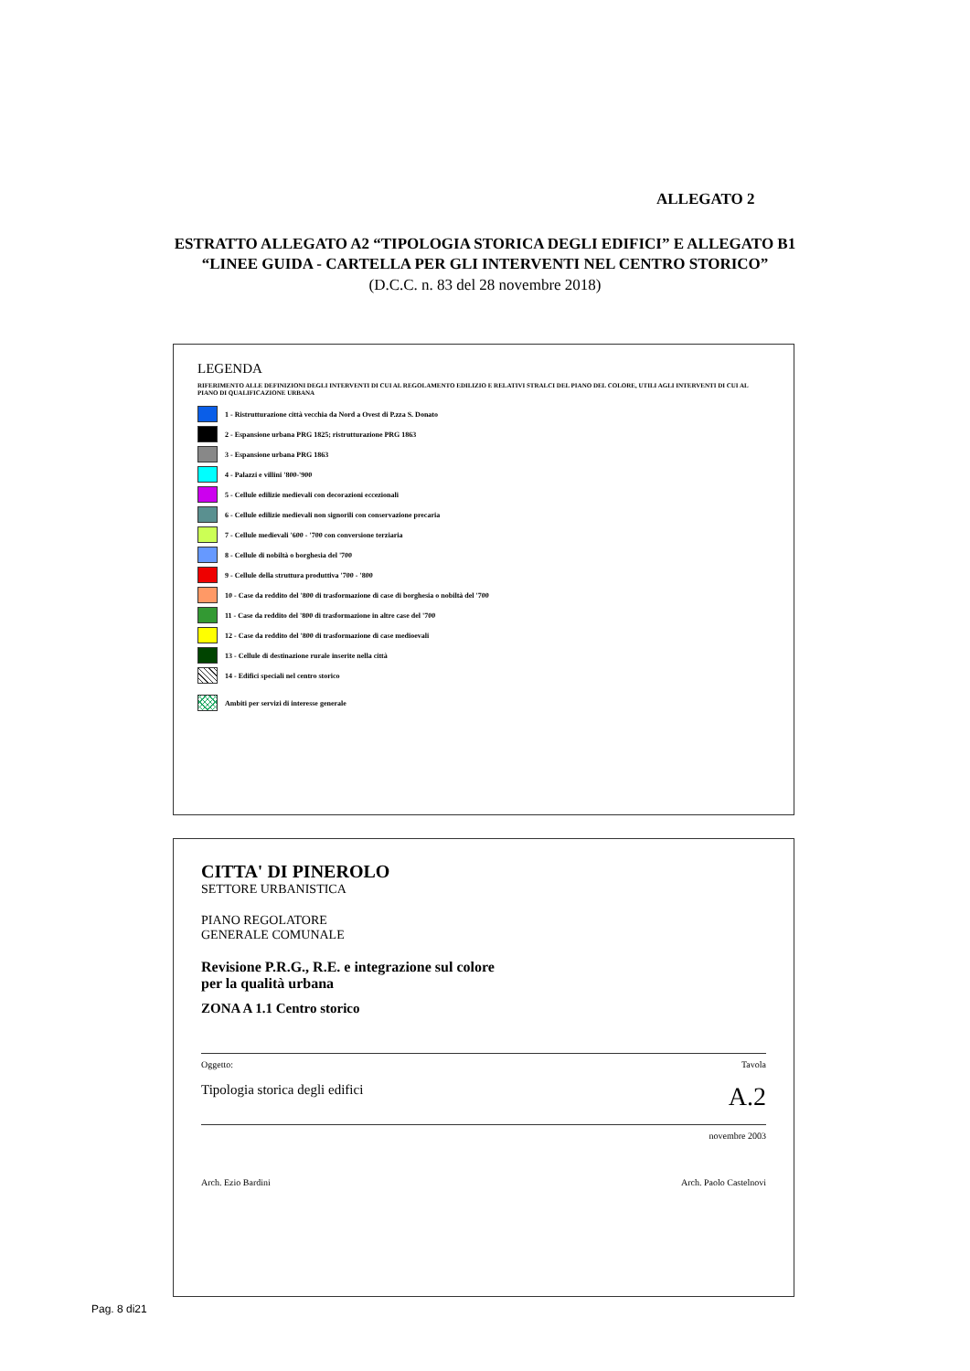ALLEGATO 2
ESTRATTO ALLEGATO A2 “TIPOLOGIA STORICA DEGLI EDIFICI” E ALLEGATO B1
“LINEE GUIDA - CARTELLA PER GLI INTERVENTI NEL CENTRO STORICO”
(D.C.C. n. 83 del 28 novembre 2018)
LEGENDA
RIFERIMENTO ALLE DEFINIZIONI DEGLI INTERVENTI DI CUI AL REGOLAMENTO EDILIZIO E RELATIVI STRALCI DEL PIANO DEL COLORE, UTILI AGLI INTERVENTI DI CUI AL PIANO DI QUALIFICAZIONE URBANA
1 - Ristrutturazione città vecchia da Nord a Ovest di P.zza S. Donato
2 - Espansione urbana PRG 1825; ristrutturazione PRG 1863
3 - Espansione urbana PRG 1863
4 - Palazzi e villini '800-'900
5 - Cellule edilizie medievali con decorazioni eccezionali
6 - Cellule edilizie medievali non signorili con conservazione precaria
7 - Cellule medievali '600 - '700 con conversione terziaria
8 - Cellule di nobiltà o borghesia del '700
9 - Cellule della struttura produttiva '700 - '800
10 - Case da reddito del '800 di trasformazione di case di borghesia o nobiltà del '700
11 - Case da reddito del '800 di trasformazione in altre case del '700
12 - Case da reddito del '800 di trasformazione di case medioevali
13 - Cellule di destinazione rurale inserite nella città
14 - Edifici speciali nel centro storico
Ambiti per servizi di interesse generale
CITTA' DI PINEROLO
SETTORE URBANISTICA
PIANO REGOLATORE
GENERALE COMUNALE
Revisione P.R.G., R.E. e integrazione sul colore
per la qualità urbana
ZONA A 1.1 Centro storico
Oggetto: Tavola
Tipologia storica degli edifici A.2
novembre 2003
Arch. Ezio Bardini Arch. Paolo Castelnovi
Pag. 8 di21